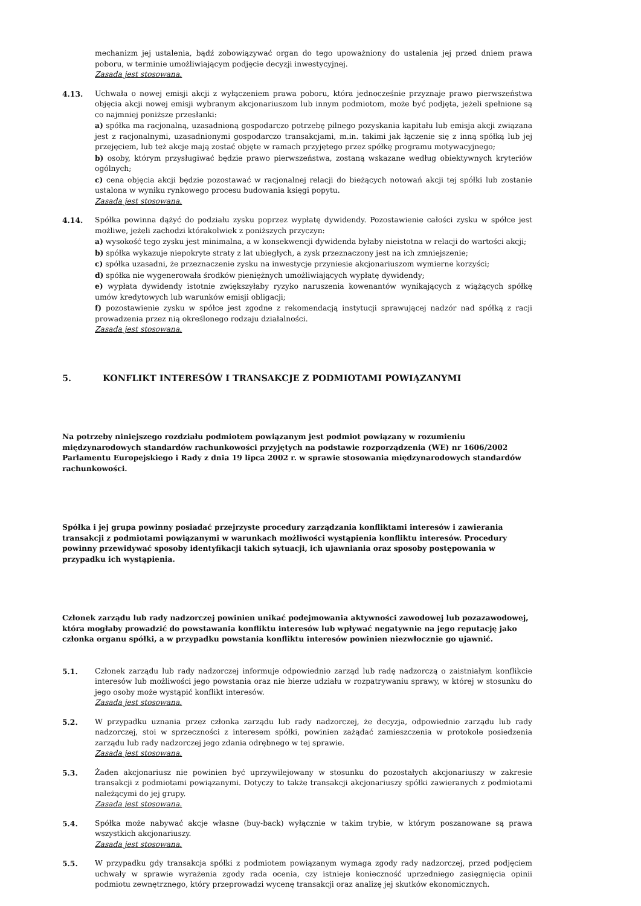mechanizm jej ustalenia, bądź zobowiązywać organ do tego upoważniony do ustalenia jej przed dniem prawa poboru, w terminie umożliwiającym podjęcie decyzji inwestycyjnej.
Zasada jest stosowana.
4.13. Uchwała o nowej emisji akcji z wyłączeniem prawa poboru, która jednocześnie przyznaje prawo pierwszeństwa objęcia akcji nowej emisji wybranym akcjonariuszom lub innym podmiotom, może być podjęta, jeżeli spełnione są co najmniej poniższe przesłanki:
a) spółka ma racjonalną, uzasadnioną gospodarczo potrzebę pilnego pozyskania kapitału lub emisja akcji związana jest z racjonalnymi, uzasadnionymi gospodarczo transakcjami, m.in. takimi jak łączenie się z inną spółką lub jej przejęciem, lub też akcje mają zostać objęte w ramach przyjętego przez spółkę programu motywacyjnego;
b) osoby, którym przysługiwać będzie prawo pierwszeństwa, zostaną wskazane według obiektywnych kryteriów ogólnych;
c) cena objęcia akcji będzie pozostawać w racjonalnej relacji do bieżących notowań akcji tej spółki lub zostanie ustalona w wyniku rynkowego procesu budowania księgi popytu.
Zasada jest stosowana.
4.14. Spółka powinna dążyć do podziału zysku poprzez wypłatę dywidendy. Pozostawienie całości zysku w spółce jest możliwe, jeżeli zachodzi którakolwiek z poniższych przyczyn:
a) wysokość tego zysku jest minimalna, a w konsekwencji dywidenda byłaby nieistotna w relacji do wartości akcji;
b) spółka wykazuje niepokryte straty z lat ubiegłych, a zysk przeznaczony jest na ich zmniejszenie;
c) spółka uzasadni, że przeznaczenie zysku na inwestycje przyniesie akcjonariuszom wymierne korzyści;
d) spółka nie wygenerowała środków pieniężnych umożliwiających wypłatę dywidendy;
e) wypłata dywidendy istotnie zwiększyłaby ryzyko naruszenia kowenantów wynikających z wiążących spółkę umów kredytowych lub warunków emisji obligacji;
f) pozostawienie zysku w spółce jest zgodne z rekomendacją instytucji sprawującej nadzór nad spółką z racji prowadzenia przez nią określonego rodzaju działalności.
Zasada jest stosowana.
5. KONFLIKT INTERESÓW I TRANSAKCJE Z PODMIOTAMI POWIĄZANYMI
Na potrzeby niniejszego rozdziału podmiotem powiązanym jest podmiot powiązany w rozumieniu międzynarodowych standardów rachunkowości przyjętych na podstawie rozporządzenia (WE) nr 1606/2002 Parlamentu Europejskiego i Rady z dnia 19 lipca 2002 r. w sprawie stosowania międzynarodowych standardów rachunkowości.
Spółka i jej grupa powinny posiadać przejrzyste procedury zarządzania konfliktami interesów i zawierania transakcji z podmiotami powiązanymi w warunkach możliwości wystąpienia konfliktu interesów. Procedury powinny przewidywać sposoby identyfikacji takich sytuacji, ich ujawniania oraz sposoby postępowania w przypadku ich wystąpienia.
Członek zarządu lub rady nadzorczej powinien unikać podejmowania aktywności zawodowej lub pozazawodowej, która mogłaby prowadzić do powstawania konfliktu interesów lub wpływać negatywnie na jego reputację jako członka organu spółki, a w przypadku powstania konfliktu interesów powinien niezwłocznie go ujawnić.
5.1. Członek zarządu lub rady nadzorczej informuje odpowiednio zarząd lub radę nadzorczą o zaistniałym konflikcie interesów lub możliwości jego powstania oraz nie bierze udziału w rozpatrywaniu sprawy, w której w stosunku do jego osoby może wystąpić konflikt interesów.
Zasada jest stosowana.
5.2. W przypadku uznania przez członka zarządu lub rady nadzorczej, że decyzja, odpowiednio zarządu lub rady nadzorczej, stoi w sprzeczności z interesem spółki, powinien zażądać zamieszczenia w protokole posiedzenia zarządu lub rady nadzorczej jego zdania odrębnego w tej sprawie.
Zasada jest stosowana.
5.3. Żaden akcjonariusz nie powinien być uprzywilejowany w stosunku do pozostałych akcjonariuszy w zakresie transakcji z podmiotami powiązanymi. Dotyczy to także transakcji akcjonariuszy spółki zawieranych z podmiotami należącymi do jej grupy.
Zasada jest stosowana.
5.4. Spółka może nabywać akcje własne (buy-back) wyłącznie w takim trybie, w którym poszanowane są prawa wszystkich akcjonariuszy.
Zasada jest stosowana.
5.5. W przypadku gdy transakcja spółki z podmiotem powiązanym wymaga zgody rady nadzorczej, przed podjęciem uchwały w sprawie wyrażenia zgody rada ocenia, czy istnieje konieczność uprzedniego zasięgnięcia opinii podmiotu zewnętrznego, który przeprowadzi wycenę transakcji oraz analizę jej skutków ekonomicznych.